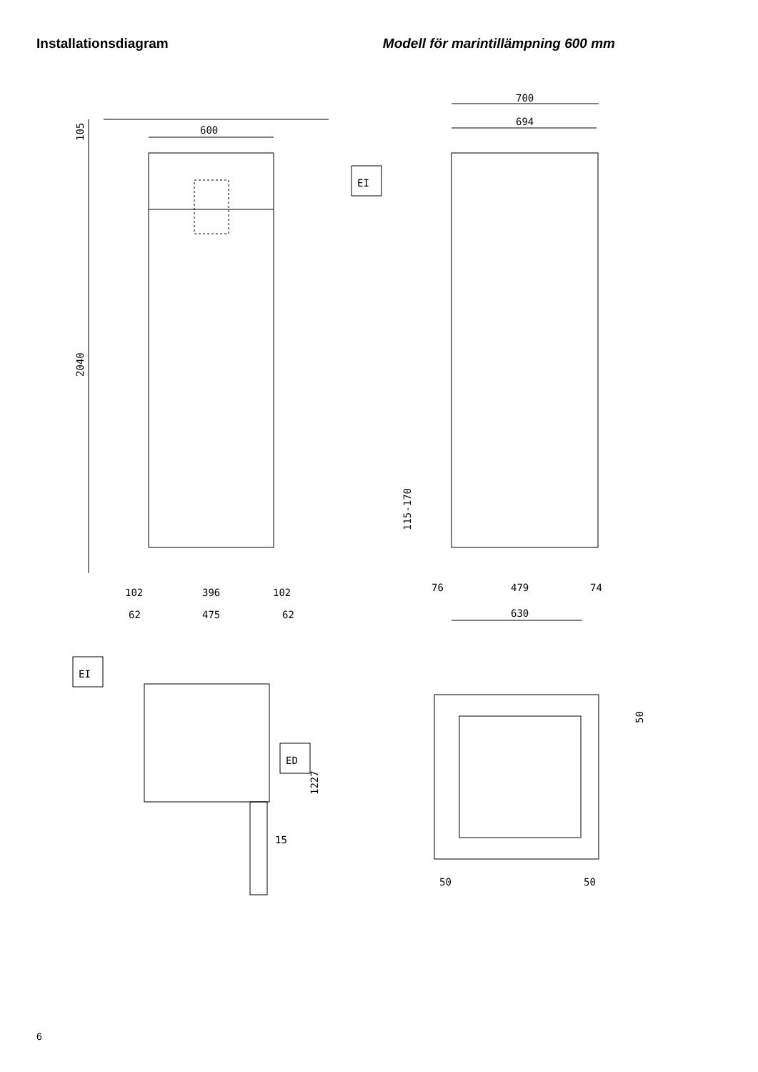Installationsdiagram Modell för marintillämpning 600 mm
600
105
2040
102
396
102
62
475
62
700
694
EI
115-170
76
479
74
630
EI
ED
15
1227
50
50
50
6